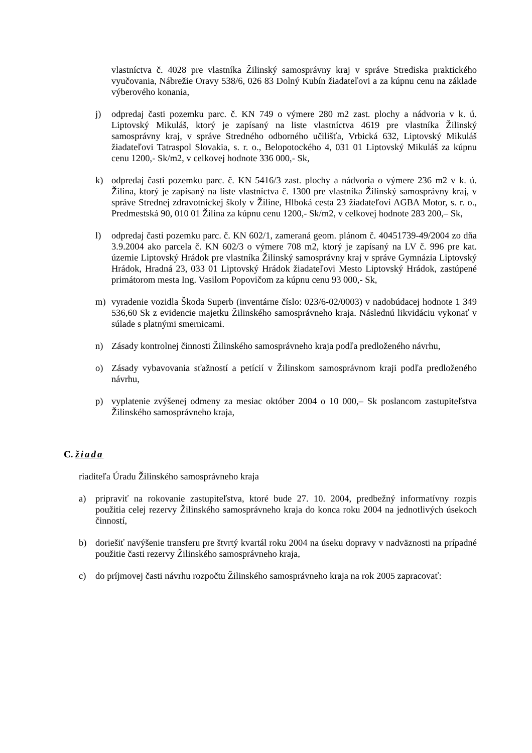vlastníctva č. 4028 pre vlastníka Žilinský samosprávny kraj v správe Strediska praktického vyučovania, Nábrežie Oravy 538/6, 026 83 Dolný Kubín žiadateľovi a za kúpnu cenu na základe výberového konania,
j) odpredaj časti pozemku parc. č. KN 749 o výmere 280 m2 zast. plochy a nádvoria v k. ú. Liptovský Mikuláš, ktorý je zapísaný na liste vlastníctva 4619 pre vlastníka Žilinský samosprávny kraj, v správe Stredného odborného učilišťa, Vrbická 632, Liptovský Mikuláš žiadateľovi Tatraspol Slovakia, s. r. o., Belopotockého 4, 031 01 Liptovský Mikuláš za kúpnu cenu 1200,- Sk/m2, v celkovej hodnote 336 000,- Sk,
k) odpredaj časti pozemku parc. č. KN 5416/3 zast. plochy a nádvoria o výmere 236 m2 v k. ú. Žilina, ktorý je zapísaný na liste vlastníctva č. 1300 pre vlastníka Žilinský samosprávny kraj, v správe Strednej zdravotníckej školy v Žiline, Hlboká cesta 23 žiadateľovi AGBA Motor, s. r. o., Predmestská 90, 010 01 Žilina za kúpnu cenu 1200,- Sk/m2, v celkovej hodnote 283 200,– Sk,
l) odpredaj časti pozemku parc. č. KN 602/1, zameraná geom. plánom č. 40451739-49/2004 zo dňa 3.9.2004 ako parcela č. KN 602/3 o výmere 708 m2, ktorý je zapísaný na LV č. 996 pre kat. územie Liptovský Hrádok pre vlastníka Žilinský samosprávny kraj v správe Gymnázia Liptovský Hrádok, Hradná 23, 033 01 Liptovský Hrádok žiadateľovi Mesto Liptovský Hrádok, zastúpené primátorom mesta Ing. Vasilom Popovičom za kúpnu cenu 93 000,- Sk,
m) vyradenie vozidla Škoda Superb (inventárne číslo: 023/6-02/0003) v nadobúdacej hodnote 1 349 536,60 Sk z evidencie majetku Žilinského samosprávneho kraja. Následnú likvidáciu vykonať v súlade s platnými smernicami.
n) Zásady kontrolnej činnosti Žilinského samosprávneho kraja podľa predloženého návrhu,
o) Zásady vybavovania sťažností a petícií v Žilinskom samosprávnom kraji podľa predloženého návrhu,
p) vyplatenie zvýšenej odmeny za mesiac október 2004 o 10 000,– Sk poslancom zastupiteľstva Žilinského samosprávneho kraja,
C. žiada
riaditeľa Úradu Žilinského samosprávneho kraja
a) pripraviť na rokovanie zastupiteľstva, ktoré bude 27. 10. 2004, predbežný informatívny rozpis použitia celej rezervy Žilinského samosprávneho kraja do konca roku 2004 na jednotlivých úsekoch činností,
b) doriešiť navýšenie transferu pre štvrtý kvartál roku 2004 na úseku dopravy v nadväznosti na prípadné použitie časti rezervy Žilinského samosprávneho kraja,
c) do príjmovej časti návrhu rozpočtu Žilinského samosprávneho kraja na rok 2005 zapracovať: